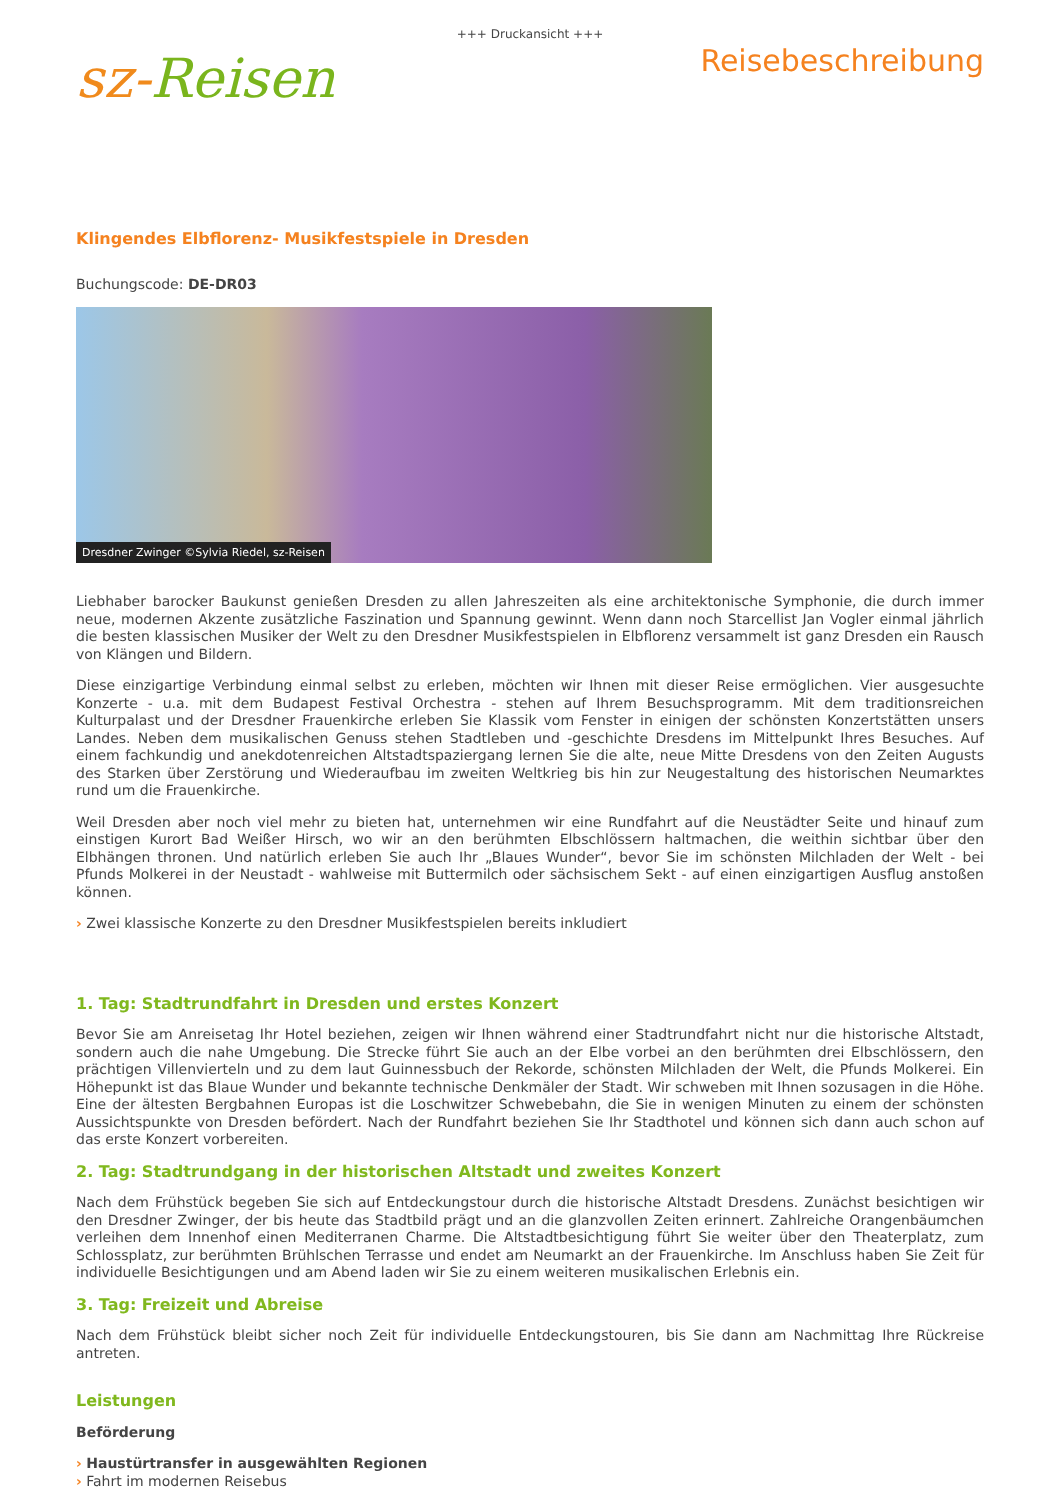+++ Druckansicht +++
sz-Reisen
Reisebeschreibung
Klingendes Elbflorenz- Musikfestspiele in Dresden
Buchungscode: DE-DR03
Dresdner Zwinger ©Sylvia Riedel, sz-Reisen
Liebhaber barocker Baukunst genießen Dresden zu allen Jahreszeiten als eine architektonische Symphonie, die durch immer neue, modernen Akzente zusätzliche Faszination und Spannung gewinnt. Wenn dann noch Starcellist Jan Vogler einmal jährlich die besten klassischen Musiker der Welt zu den Dresdner Musikfestspielen in Elbflorenz versammelt ist ganz Dresden ein Rausch von Klängen und Bildern.
Diese einzigartige Verbindung einmal selbst zu erleben, möchten wir Ihnen mit dieser Reise ermöglichen. Vier ausgesuchte Konzerte - u.a. mit dem Budapest Festival Orchestra - stehen auf Ihrem Besuchsprogramm. Mit dem traditionsreichen Kulturpalast und der Dresdner Frauenkirche erleben Sie Klassik vom Fenster in einigen der schönsten Konzertstätten unsers Landes. Neben dem musikalischen Genuss stehen Stadtleben und -geschichte Dresdens im Mittelpunkt Ihres Besuches. Auf einem fachkundig und anekdotenreichen Altstadtspaziergang lernen Sie die alte, neue Mitte Dresdens von den Zeiten Augusts des Starken über Zerstörung und Wiederaufbau im zweiten Weltkrieg bis hin zur Neugestaltung des historischen Neumarktes rund um die Frauenkirche.
Weil Dresden aber noch viel mehr zu bieten hat, unternehmen wir eine Rundfahrt auf die Neustädter Seite und hinauf zum einstigen Kurort Bad Weißer Hirsch, wo wir an den berühmten Elbschlössern haltmachen, die weithin sichtbar über den Elbhängen thronen. Und natürlich erleben Sie auch Ihr „Blaues Wunder“, bevor Sie im schönsten Milchladen der Welt - bei Pfunds Molkerei in der Neustadt - wahlweise mit Buttermilch oder sächsischem Sekt - auf einen einzigartigen Ausflug anstoßen können.
› Zwei klassische Konzerte zu den Dresdner Musikfestspielen bereits inkludiert
1. Tag: Stadtrundfahrt in Dresden und erstes Konzert
Bevor Sie am Anreisetag Ihr Hotel beziehen, zeigen wir Ihnen während einer Stadtrundfahrt nicht nur die historische Altstadt, sondern auch die nahe Umgebung. Die Strecke führt Sie auch an der Elbe vorbei an den berühmten drei Elbschlössern, den prächtigen Villenvierteln und zu dem laut Guinnessbuch der Rekorde, schönsten Milchladen der Welt, die Pfunds Molkerei. Ein Höhepunkt ist das Blaue Wunder und bekannte technische Denkmäler der Stadt. Wir schweben mit Ihnen sozusagen in die Höhe. Eine der ältesten Bergbahnen Europas ist die Loschwitzer Schwebebahn, die Sie in wenigen Minuten zu einem der schönsten Aussichtspunkte von Dresden befördert. Nach der Rundfahrt beziehen Sie Ihr Stadthotel und können sich dann auch schon auf das erste Konzert vorbereiten.
2. Tag: Stadtrundgang in der historischen Altstadt und zweites Konzert
Nach dem Frühstück begeben Sie sich auf Entdeckungstour durch die historische Altstadt Dresdens. Zunächst besichtigen wir den Dresdner Zwinger, der bis heute das Stadtbild prägt und an die glanzvollen Zeiten erinnert. Zahlreiche Orangenbäumchen verleihen dem Innenhof einen Mediterranen Charme. Die Altstadtbesichtigung führt Sie weiter über den Theaterplatz, zum Schlossplatz, zur berühmten Brühlschen Terrasse und endet am Neumarkt an der Frauenkirche. Im Anschluss haben Sie Zeit für individuelle Besichtigungen und am Abend laden wir Sie zu einem weiteren musikalischen Erlebnis ein.
3. Tag: Freizeit und Abreise
Nach dem Frühstück bleibt sicher noch Zeit für individuelle Entdeckungstouren, bis Sie dann am Nachmittag Ihre Rückreise antreten.
Leistungen
Beförderung
› Haustürtransfer in ausgewählten Regionen
› Fahrt im modernen Reisebus